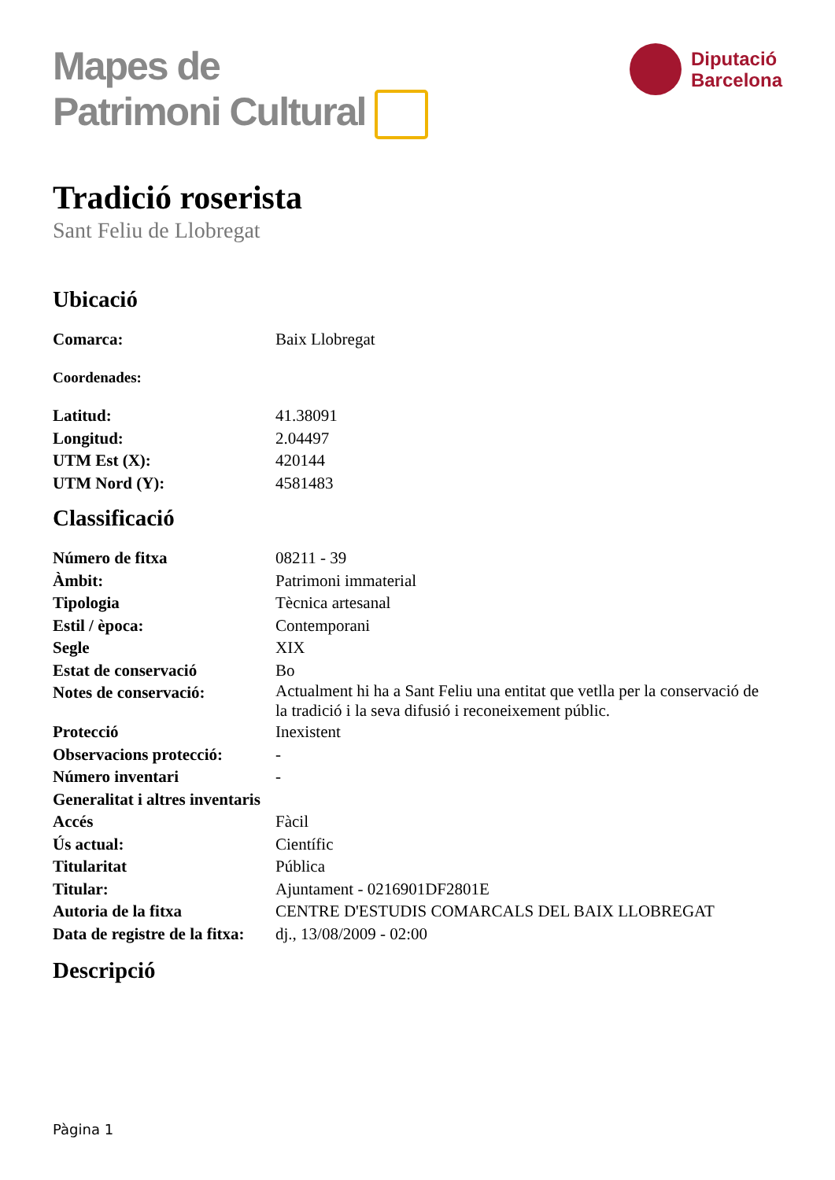Mapes de
Patrimoni Cultural
Diputació
Barcelona
Tradició roserista
Sant Feliu de Llobregat
Ubicació
| Comarca: | Baix Llobregat |
| Coordenades: | |
| Latitud: | 41.38091 |
| Longitud: | 2.04497 |
| UTM Est (X): | 420144 |
| UTM Nord (Y): | 4581483 |
Classificació
| Número de fitxa | 08211 - 39 |
| Àmbit: | Patrimoni immaterial |
| Tipologia | Tècnica artesanal |
| Estil / època: | Contemporani |
| Segle | XIX |
| Estat de conservació | Bo |
| Notes de conservació: | Actualment hi ha a Sant Feliu una entitat que vetlla per la conservació de la tradició i la seva difusió i reconeixement públic. |
| Protecció | Inexistent |
| Observacions protecció: | - |
| Número inventari | - |
| Generalitat i altres inventaris | |
| Accés | Fàcil |
| Ús actual: | Científic |
| Titularitat | Pública |
| Titular: | Ajuntament - 0216901DF2801E |
| Autoria de la fitxa | CENTRE D'ESTUDIS COMARCALS DEL BAIX LLOBREGAT |
| Data de registre de la fitxa: | dj., 13/08/2009 - 02:00 |
Descripció
Pàgina 1